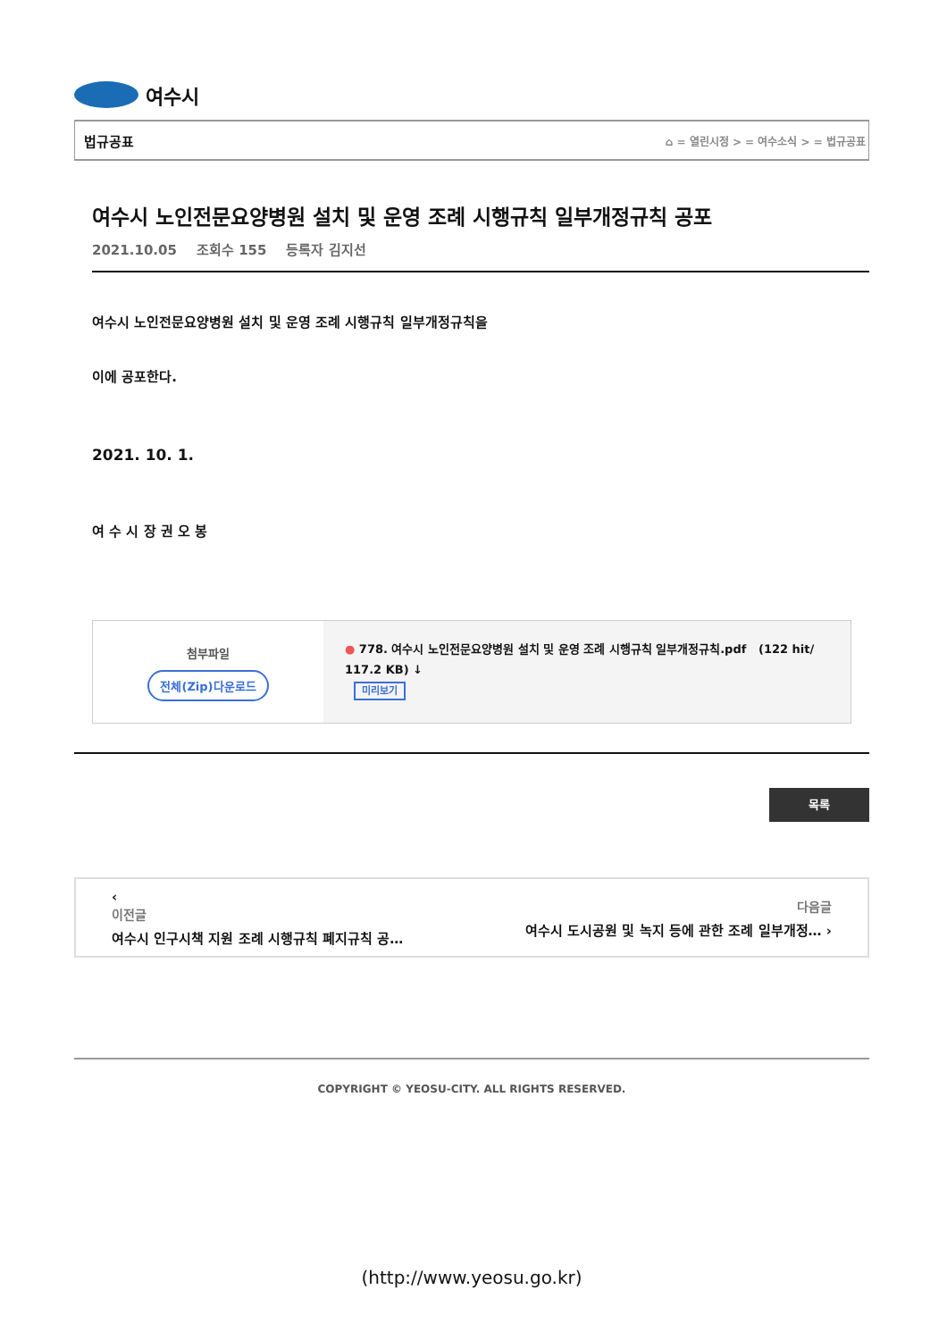여수시
법규공표 ⌂ = 열린시정 > = 여수소식 > = 법규공표
여수시 노인전문요양병원 설치 및 운영 조례 시행규칙 일부개정규칙 공포
2021.10.05 조회수 155 등록자 김지선
여수시 노인전문요양병원 설치 및 운영 조례 시행규칙 일부개정규칙을
이에 공포한다.
2021. 10. 1.
여 수 시 장 권 오 봉
첨부파일
전체(Zip)다운로드
● 778. 여수시 노인전문요양병원 설치 및 운영 조례 시행규칙 일부개정규칙.pdf (122 hit/ 117.2 KB) ↓
미리보기
목록
‹
이전글
여수시 인구시책 지원 조례 시행규칙 폐지규칙 공…
다음글
여수시 도시공원 및 녹지 등에 관한 조례 일부개정… ›
COPYRIGHT © YEOSU-CITY. ALL RIGHTS RESERVED.
(http://www.yeosu.go.kr)